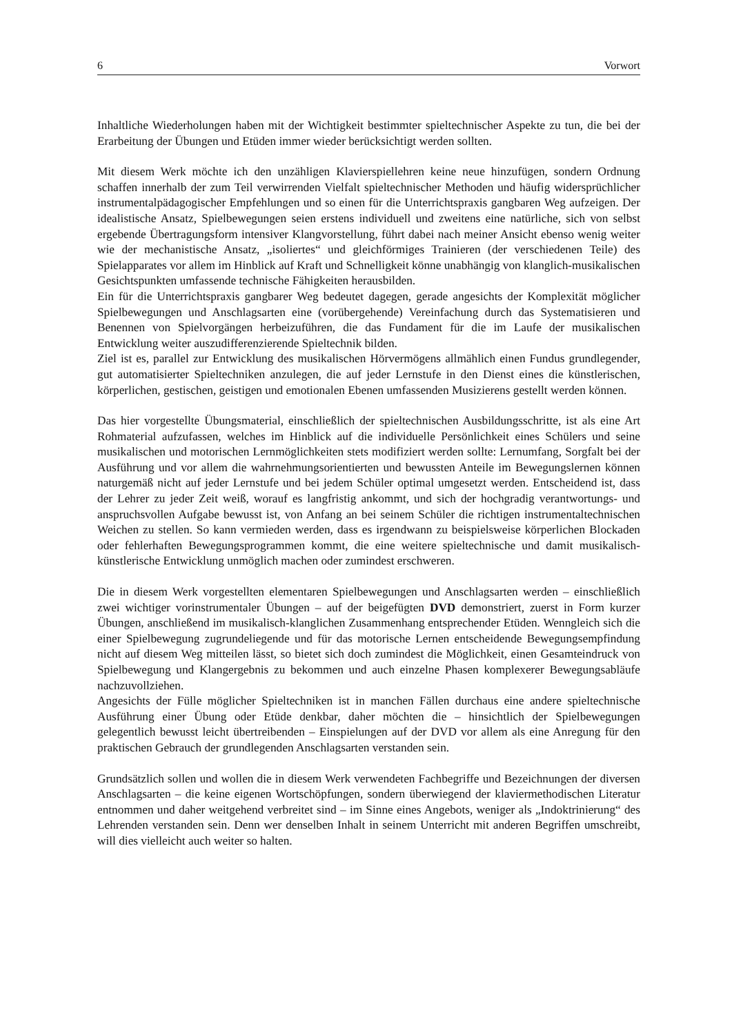6 Vorwort
Inhaltliche Wiederholungen haben mit der Wichtigkeit bestimmter spieltechnischer Aspekte zu tun, die bei der Erarbeitung der Übungen und Etüden immer wieder berücksichtigt werden sollten.
Mit diesem Werk möchte ich den unzähligen Klavierspiellehren keine neue hinzufügen, sondern Ordnung schaffen innerhalb der zum Teil verwirrenden Vielfalt spieltechnischer Methoden und häufig widersprüchlicher instrumentalpädagogischer Empfehlungen und so einen für die Unterrichtspraxis gangbaren Weg aufzeigen. Der idealistische Ansatz, Spielbewegungen seien erstens individuell und zweitens eine natürliche, sich von selbst ergebende Übertragungsform intensiver Klangvorstellung, führt dabei nach meiner Ansicht ebenso wenig weiter wie der mechanistische Ansatz, „isoliertes“ und gleichförmiges Trainieren (der verschiedenen Teile) des Spielapparates vor allem im Hinblick auf Kraft und Schnelligkeit könne unabhängig von klanglich-musikalischen Gesichtspunkten umfassende technische Fähigkeiten herausbilden.
Ein für die Unterrichtspraxis gangbarer Weg bedeutet dagegen, gerade angesichts der Komplexität möglicher Spielbewegungen und Anschlagsarten eine (vorübergehende) Vereinfachung durch das Systematisieren und Benennen von Spielvorgängen herbeizuführen, die das Fundament für die im Laufe der musikalischen Entwicklung weiter auszudifferenzierende Spieltechnik bilden.
Ziel ist es, parallel zur Entwicklung des musikalischen Hörvermögens allmählich einen Fundus grundlegender, gut automatisierter Spieltechniken anzulegen, die auf jeder Lernstufe in den Dienst eines die künstlerischen, körperlichen, gestischen, geistigen und emotionalen Ebenen umfassenden Musizierens gestellt werden können.
Das hier vorgestellte Übungsmaterial, einschließlich der spieltechnischen Ausbildungsschritte, ist als eine Art Rohmaterial aufzufassen, welches im Hinblick auf die individuelle Persönlichkeit eines Schülers und seine musikalischen und motorischen Lernmöglichkeiten stets modifiziert werden sollte: Lernumfang, Sorgfalt bei der Ausführung und vor allem die wahrnehmungsorientierten und bewussten Anteile im Bewegungslernen können naturgemäß nicht auf jeder Lernstufe und bei jedem Schüler optimal umgesetzt werden. Entscheidend ist, dass der Lehrer zu jeder Zeit weiß, worauf es langfristig ankommt, und sich der hochgradig verantwortungs- und anspruchsvollen Aufgabe bewusst ist, von Anfang an bei seinem Schüler die richtigen instrumentaltechnischen Weichen zu stellen. So kann vermieden werden, dass es irgendwann zu beispielsweise körperlichen Blockaden oder fehlerhaften Bewegungsprogrammen kommt, die eine weitere spieltechnische und damit musikalisch-künstlerische Entwicklung unmöglich machen oder zumindest erschweren.
Die in diesem Werk vorgestellten elementaren Spielbewegungen und Anschlagsarten werden – einschließlich zwei wichtiger vorinstrumentaler Übungen – auf der beigefügten DVD demonstriert, zuerst in Form kurzer Übungen, anschließend im musikalisch-klanglichen Zusammenhang entsprechender Etüden. Wenngleich sich die einer Spielbewegung zugrundeliegende und für das motorische Lernen entscheidende Bewegungsempfindung nicht auf diesem Weg mitteilen lässt, so bietet sich doch zumindest die Möglichkeit, einen Gesamteindruck von Spielbewegung und Klangergebnis zu bekommen und auch einzelne Phasen komplexerer Bewegungsabläufe nachzuvollziehen.
Angesichts der Fülle möglicher Spieltechniken ist in manchen Fällen durchaus eine andere spieltechnische Ausführung einer Übung oder Etüde denkbar, daher möchten die – hinsichtlich der Spielbewegungen gelegentlich bewusst leicht übertreibenden – Einspielungen auf der DVD vor allem als eine Anregung für den praktischen Gebrauch der grundlegenden Anschlagsarten verstanden sein.
Grundsätzlich sollen und wollen die in diesem Werk verwendeten Fachbegriffe und Bezeichnungen der diversen Anschlagsarten – die keine eigenen Wortschöpfungen, sondern überwiegend der klaviermethodischen Literatur entnommen und daher weitgehend verbreitet sind – im Sinne eines Angebots, weniger als „Indoktrinierung“ des Lehrenden verstanden sein. Denn wer denselben Inhalt in seinem Unterricht mit anderen Begriffen umschreibt, will dies vielleicht auch weiter so halten.